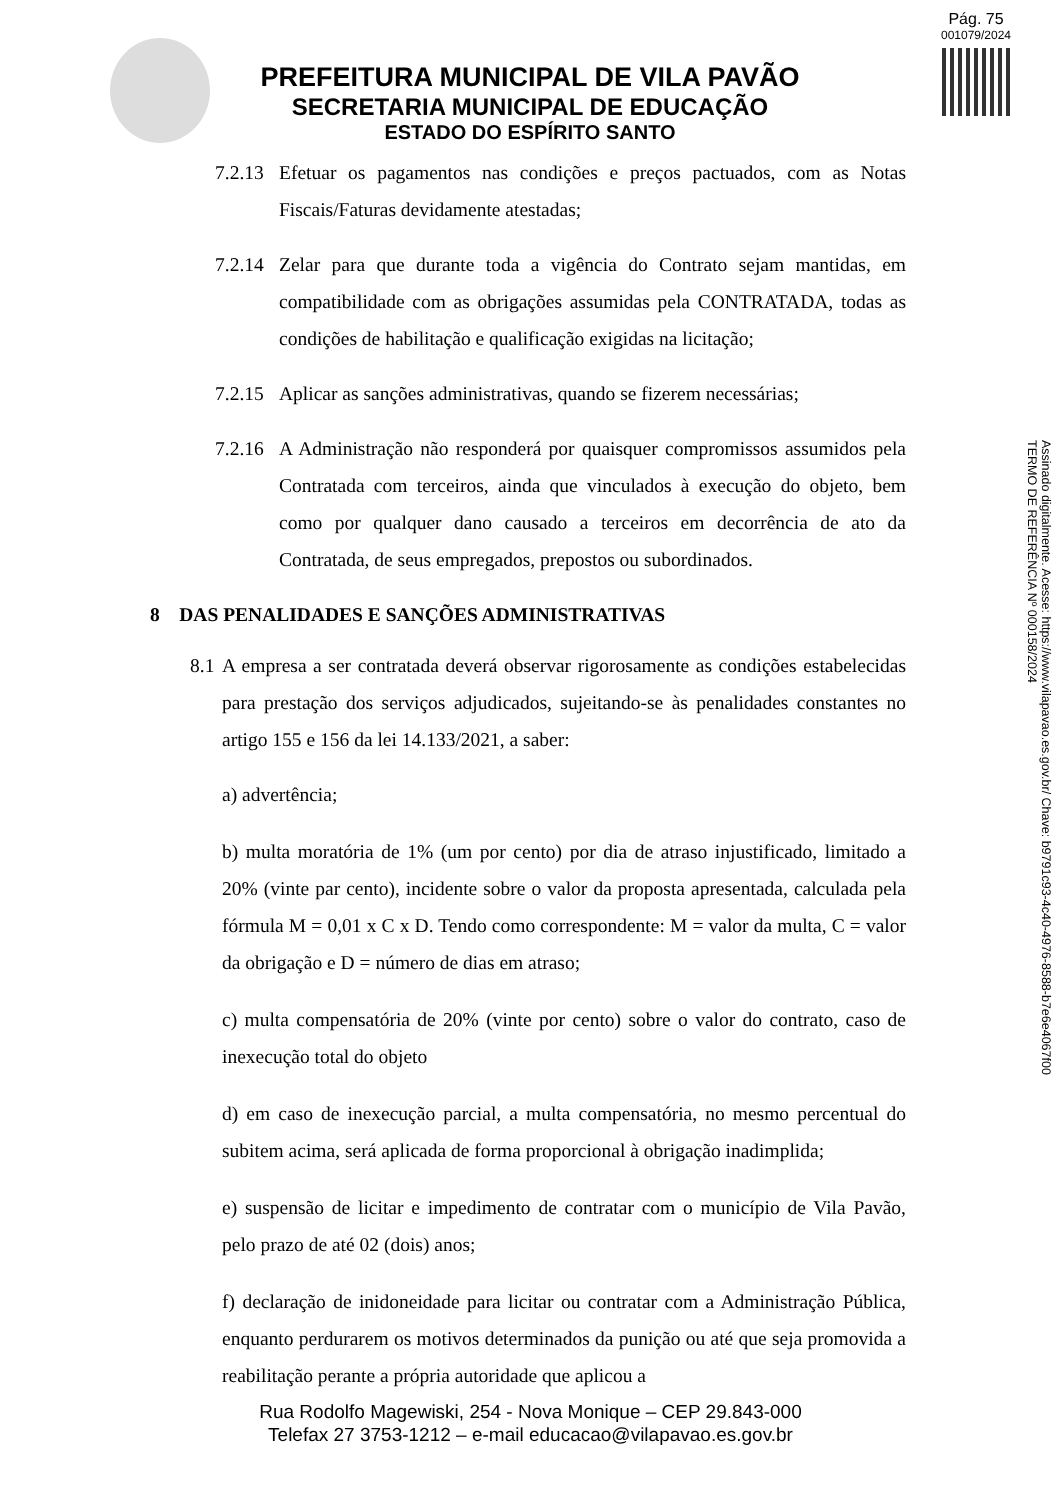Pág. 75
001079/2024
PREFEITURA MUNICIPAL DE VILA PAVÃO
SECRETARIA MUNICIPAL DE EDUCAÇÃO
ESTADO DO ESPÍRITO SANTO
7.2.13 Efetuar os pagamentos nas condições e preços pactuados, com as Notas Fiscais/Faturas devidamente atestadas;
7.2.14 Zelar para que durante toda a vigência do Contrato sejam mantidas, em compatibilidade com as obrigações assumidas pela CONTRATADA, todas as condições de habilitação e qualificação exigidas na licitação;
7.2.15 Aplicar as sanções administrativas, quando se fizerem necessárias;
7.2.16 A Administração não responderá por quaisquer compromissos assumidos pela Contratada com terceiros, ainda que vinculados à execução do objeto, bem como por qualquer dano causado a terceiros em decorrência de ato da Contratada, de seus empregados, prepostos ou subordinados.
8 DAS PENALIDADES E SANÇÕES ADMINISTRATIVAS
8.1 A empresa a ser contratada deverá observar rigorosamente as condições estabelecidas para prestação dos serviços adjudicados, sujeitando-se às penalidades constantes no artigo 155 e 156 da lei 14.133/2021, a saber:
a) advertência;
b) multa moratória de 1% (um por cento) por dia de atraso injustificado, limitado a 20% (vinte par cento), incidente sobre o valor da proposta apresentada, calculada pela fórmula M = 0,01 x C x D. Tendo como correspondente: M = valor da multa, C = valor da obrigação e D = número de dias em atraso;
c) multa compensatória de 20% (vinte por cento) sobre o valor do contrato, caso de inexecução total do objeto
d) em caso de inexecução parcial, a multa compensatória, no mesmo percentual do subitem acima, será aplicada de forma proporcional à obrigação inadimplida;
e) suspensão de licitar e impedimento de contratar com o município de Vila Pavão, pelo prazo de até 02 (dois) anos;
f) declaração de inidoneidade para licitar ou contratar com a Administração Pública, enquanto perdurarem os motivos determinados da punição ou até que seja promovida a reabilitação perante a própria autoridade que aplicou a
Rua Rodolfo Magewiski, 254 - Nova Monique – CEP 29.843-000
Telefax 27 3753-1212 – e-mail educacao@vilapavao.es.gov.br
Assinado digitalmente. Acesse: https://www.vilapavao.es.gov.br/ Chave: b9791c93-4c40-4976-8588-b7e6e4067f00
TERMO DE REFERÊNCIA Nº 000158/2024